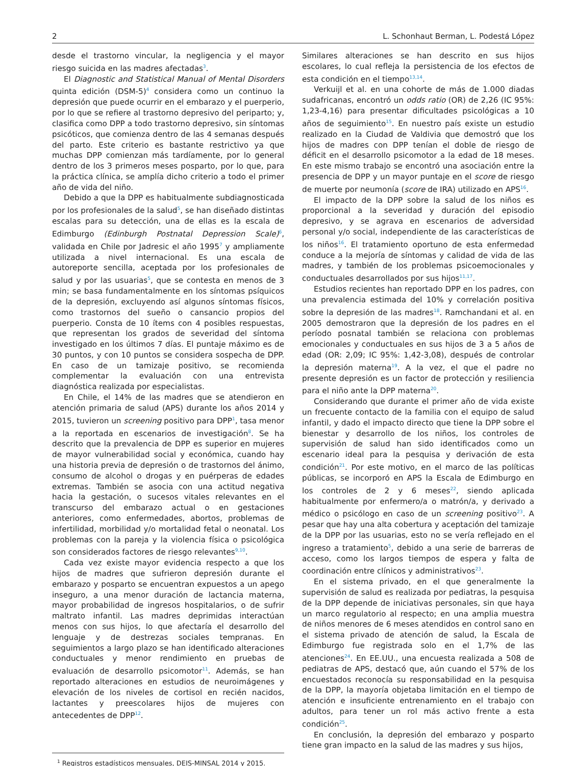2 L. Schonhaut Berman, L. Podestá López
desde el trastorno vincular, la negligencia y el mayor riesgo suicida en las madres afectadas<sup>3</sup>.
El Diagnostic and Statistical Manual of Mental Disorders quinta edición (DSM-5)<sup>4</sup> considera como un continuo la depresión que puede ocurrir en el embarazo y el puerperio, por lo que se refiere al trastorno depresivo del periparto; y, clasifica como DPP a todo trastorno depresivo, sin síntomas psicóticos, que comienza dentro de las 4 semanas después del parto. Este criterio es bastante restrictivo ya que muchas DPP comienzan más tardíamente, por lo general dentro de los 3 primeros meses posparto, por lo que, para la práctica clínica, se amplía dicho criterio a todo el primer año de vida del niño.
Debido a que la DPP es habitualmente subdiagnosticada por los profesionales de la salud<sup>5</sup>, se han diseñado distintas escalas para su detección, una de ellas es la escala de Edimburgo (Edinburgh Postnatal Depression Scale)<sup>6</sup>, validada en Chile por Jadresic el año 1995<sup>7</sup> y ampliamente utilizada a nivel internacional. Es una escala de autoreporte sencilla, aceptada por los profesionales de salud y por las usuarias<sup>5</sup>, que se contesta en menos de 3 min; se basa fundamentalmente en los síntomas psíquicos de la depresión, excluyendo así algunos síntomas físicos, como trastornos del sueño o cansancio propios del puerperio. Consta de 10 ítems con 4 posibles respuestas, que representan los grados de severidad del síntoma investigado en los últimos 7 días. El puntaje máximo es de 30 puntos, y con 10 puntos se considera sospecha de DPP. En caso de un tamizaje positivo, se recomienda complementar la evaluación con una entrevista diagnóstica realizada por especialistas.
En Chile, el 14% de las madres que se atendieron en atención primaria de salud (APS) durante los años 2014 y 2015, tuvieron un screening positivo para DPP<sup>1</sup>, tasa menor a la reportada en escenarios de investigación<sup>8</sup>. Se ha descrito que la prevalencia de DPP es superior en mujeres de mayor vulnerabilidad social y económica, cuando hay una historia previa de depresión o de trastornos del ánimo, consumo de alcohol o drogas y en puérperas de edades extremas. También se asocia con una actitud negativa hacia la gestación, o sucesos vitales relevantes en el transcurso del embarazo actual o en gestaciones anteriores, como enfermedades, abortos, problemas de infertilidad, morbilidad y/o mortalidad fetal o neonatal. Los problemas con la pareja y la violencia física o psicológica son considerados factores de riesgo relevantes<sup>9,10</sup>.
Cada vez existe mayor evidencia respecto a que los hijos de madres que sufrieron depresión durante el embarazo y posparto se encuentran expuestos a un apego inseguro, a una menor duración de lactancia materna, mayor probabilidad de ingresos hospitalarios, o de sufrir maltrato infantil. Las madres deprimidas interactúan menos con sus hijos, lo que afectaría el desarrollo del lenguaje y de destrezas sociales tempranas. En seguimientos a largo plazo se han identificado alteraciones conductuales y menor rendimiento en pruebas de evaluación de desarrollo psicomotor<sup>11</sup>. Además, se han reportado alteraciones en estudios de neuroimágenes y elevación de los niveles de cortisol en recién nacidos, lactantes y preescolares hijos de mujeres con antecedentes de DPP<sup>12</sup>.
<sup>1</sup> Registros estadísticos mensuales, DEIS-MINSAL 2014 y 2015.
Similares alteraciones se han descrito en sus hijos escolares, lo cual refleja la persistencia de los efectos de esta condición en el tiempo<sup>13,14</sup>.
Verkuijl et al. en una cohorte de más de 1.000 diadas sudafricanas, encontró un odds ratio (OR) de 2,26 (IC 95%: 1,23-4,16) para presentar dificultades psicológicas a 10 años de seguimiento<sup>15</sup>. En nuestro país existe un estudio realizado en la Ciudad de Valdivia que demostró que los hijos de madres con DPP tenían el doble de riesgo de déficit en el desarrollo psicomotor a la edad de 18 meses. En este mismo trabajo se encontró una asociación entre la presencia de DPP y un mayor puntaje en el score de riesgo de muerte por neumonía (score de IRA) utilizado en APS<sup>16</sup>.
El impacto de la DPP sobre la salud de los niños es proporcional a la severidad y duración del episodio depresivo, y se agrava en escenarios de adversidad personal y/o social, independiente de las características de los niños<sup>16</sup>. El tratamiento oportuno de esta enfermedad conduce a la mejoría de síntomas y calidad de vida de las madres, y también de los problemas psicoemocionales y conductuales desarrollados por sus hijos<sup>11,17</sup>.
Estudios recientes han reportado DPP en los padres, con una prevalencia estimada del 10% y correlación positiva sobre la depresión de las madres<sup>18</sup>. Ramchandani et al. en 2005 demostraron que la depresión de los padres en el período posnatal también se relaciona con problemas emocionales y conductuales en sus hijos de 3 a 5 años de edad (OR: 2,09; IC 95%: 1,42-3,08), después de controlar la depresión materna<sup>19</sup>. A la vez, el que el padre no presente depresión es un factor de protección y resiliencia para el niño ante la DPP materna<sup>20</sup>.
Considerando que durante el primer año de vida existe un frecuente contacto de la familia con el equipo de salud infantil, y dado el impacto directo que tiene la DPP sobre el bienestar y desarrollo de los niños, los controles de supervisión de salud han sido identificados como un escenario ideal para la pesquisa y derivación de esta condición<sup>21</sup>. Por este motivo, en el marco de las políticas públicas, se incorporó en APS la Escala de Edimburgo en los controles de 2 y 6 meses<sup>22</sup>, siendo aplicada habitualmente por enfermero/a o matrón/a, y derivado a médico o psicólogo en caso de un screening positivo<sup>23</sup>. A pesar que hay una alta cobertura y aceptación del tamizaje de la DPP por las usuarias, esto no se vería reflejado en el ingreso a tratamiento<sup>5</sup>, debido a una serie de barreras de acceso, como los largos tiempos de espera y falta de coordinación entre clínicos y administrativos<sup>23</sup>.
En el sistema privado, en el que generalmente la supervisión de salud es realizada por pediatras, la pesquisa de la DPP depende de iniciativas personales, sin que haya un marco regulatorio al respecto; en una amplia muestra de niños menores de 6 meses atendidos en control sano en el sistema privado de atención de salud, la Escala de Edimburgo fue registrada solo en el 1,7% de las atenciones<sup>24</sup>. En EE.UU., una encuesta realizada a 508 de pediatras de APS, destacó que, aún cuando el 57% de los encuestados reconocía su responsabilidad en la pesquisa de la DPP, la mayoría objetaba limitación en el tiempo de atención e insuficiente entrenamiento en el trabajo con adultos, para tener un rol más activo frente a esta condición<sup>25</sup>.
En conclusión, la depresión del embarazo y posparto tiene gran impacto en la salud de las madres y sus hijos,